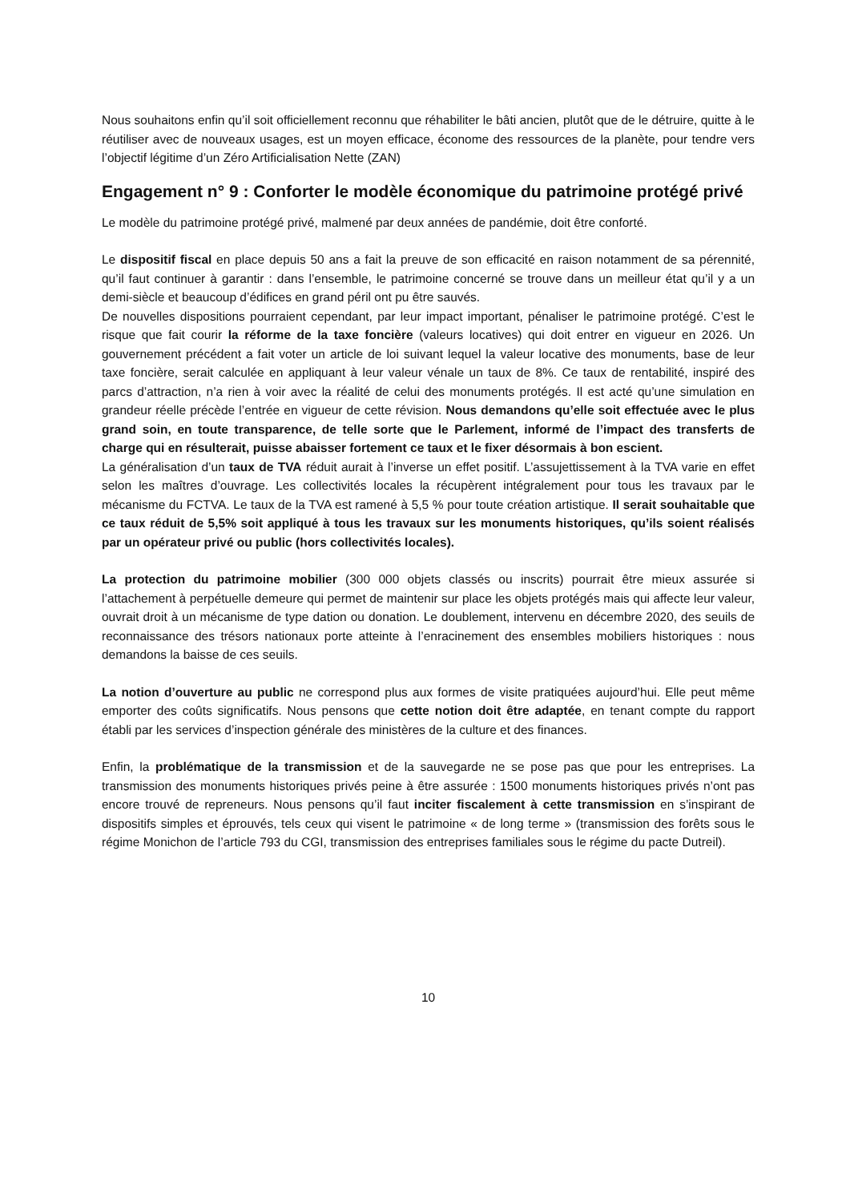Nous souhaitons enfin qu’il soit officiellement reconnu que réhabiliter le bâti ancien, plutôt que de le détruire, quitte à le réutiliser avec de nouveaux usages, est un moyen efficace, économe des ressources de la planète, pour tendre vers l’objectif légitime d’un Zéro Artificialisation Nette (ZAN)
Engagement n° 9 : Conforter le modèle économique du patrimoine protégé privé
Le modèle du patrimoine protégé privé, malmené par deux années de pandémie, doit être conforté.
Le dispositif fiscal en place depuis 50 ans a fait la preuve de son efficacité en raison notamment de sa pérennité, qu’il faut continuer à garantir : dans l’ensemble, le patrimoine concerné se trouve dans un meilleur état qu’il y a un demi-siècle et beaucoup d’édifices en grand péril ont pu être sauvés.
De nouvelles dispositions pourraient cependant, par leur impact important, pénaliser le patrimoine protégé. C’est le risque que fait courir la réforme de la taxe foncière (valeurs locatives) qui doit entrer en vigueur en 2026. Un gouvernement précédent a fait voter un article de loi suivant lequel la valeur locative des monuments, base de leur taxe foncière, serait calculée en appliquant à leur valeur vénale un taux de 8%. Ce taux de rentabilité, inspiré des parcs d’attraction, n’a rien à voir avec la réalité de celui des monuments protégés. Il est acté qu’une simulation en grandeur réelle précède l’entrée en vigueur de cette révision. Nous demandons qu’elle soit effectuée avec le plus grand soin, en toute transparence, de telle sorte que le Parlement, informé de l’impact des transferts de charge qui en résulterait, puisse abaisser fortement ce taux et le fixer désormais à bon escient.
La généralisation d’un taux de TVA réduit aurait à l’inverse un effet positif. L’assujettissement à la TVA varie en effet selon les maîtres d’ouvrage. Les collectivités locales la récupèrent intégralement pour tous les travaux par le mécanisme du FCTVA. Le taux de la TVA est ramené à 5,5 % pour toute création artistique. Il serait souhaitable que ce taux réduit de 5,5% soit appliqué à tous les travaux sur les monuments historiques, qu’ils soient réalisés par un opérateur privé ou public (hors collectivités locales).
La protection du patrimoine mobilier (300 000 objets classés ou inscrits) pourrait être mieux assurée si l’attachement à perpétuelle demeure qui permet de maintenir sur place les objets protégés mais qui affecte leur valeur, ouvrait droit à un mécanisme de type dation ou donation. Le doublement, intervenu en décembre 2020, des seuils de reconnaissance des trésors nationaux porte atteinte à l’enracinement des ensembles mobiliers historiques : nous demandons la baisse de ces seuils.
La notion d’ouverture au public ne correspond plus aux formes de visite pratiquées aujourd’hui. Elle peut même emporter des coûts significatifs. Nous pensons que cette notion doit être adaptée, en tenant compte du rapport établi par les services d’inspection générale des ministères de la culture et des finances.
Enfin, la problématique de la transmission et de la sauvegarde ne se pose pas que pour les entreprises. La transmission des monuments historiques privés peine à être assurée : 1500 monuments historiques privés n’ont pas encore trouvé de repreneurs. Nous pensons qu’il faut inciter fiscalement à cette transmission en s’inspirant de dispositifs simples et éprouvés, tels ceux qui visent le patrimoine « de long terme » (transmission des forêts sous le régime Monichon de l’article 793 du CGI, transmission des entreprises familiales sous le régime du pacte Dutreil).
10